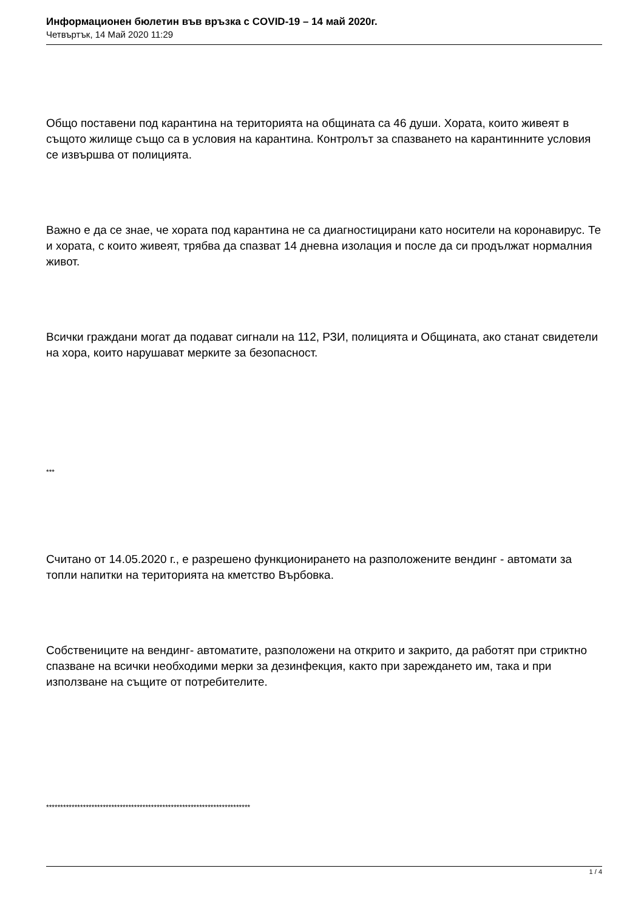Информационен бюлетин във връзка с COVID-19 – 14 май 2020г.
Четвъртък, 14 Май 2020 11:29
Общо поставени под карантина на територията на общината са 46 души. Хората, които живеят в същото жилище също са в условия на карантина. Контролът за спазването на карантинните условия се извършва от полицията.
Важно е да се знае, че хората под карантина не са диагностицирани като носители на коронавирус. Те и хората, с които живеят, трябва да спазват 14 дневна изолация и после да си продължат нормалния живот.
Всички граждани могат да подават сигнали на 112, РЗИ, полицията и Общината, ако станат свидетели на хора, които нарушават мерките за безопасност.
***
Считано от 14.05.2020 г., е разрешено функционирането на разположените вендинг - автомати за топли напитки на територията на кметство Върбовка.
Собствениците на вендинг- автоматите, разположени на открито и закрито, да работят при стриктно спазване на всички необходими мерки за дезинфекция, както при зареждането им, така и при използване на същите от потребителите.
************************************************************************
1 / 4